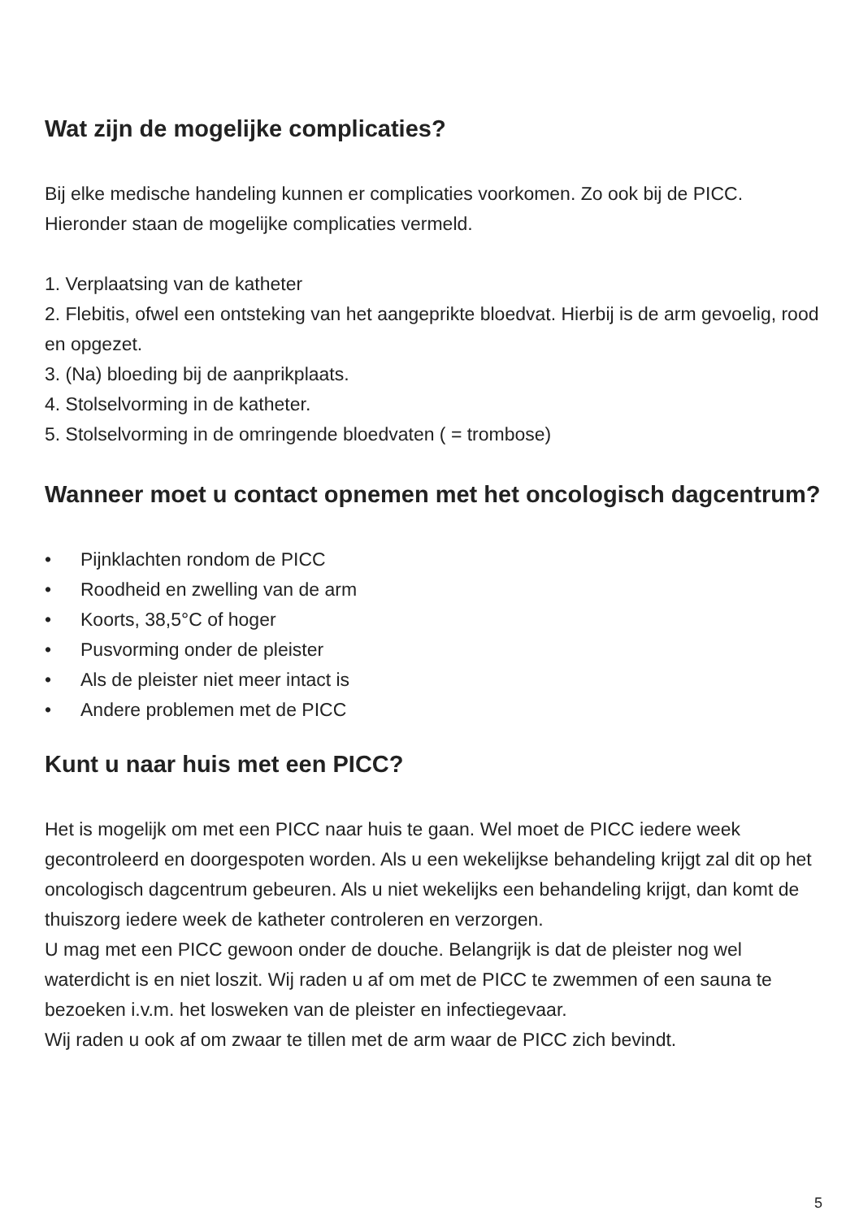Wat zijn de mogelijke complicaties?
Bij elke medische handeling kunnen er complicaties voorkomen. Zo ook bij de PICC.
Hieronder staan de mogelijke complicaties vermeld.
1. Verplaatsing van de katheter
2. Flebitis, ofwel een ontsteking van het aangeprikte bloedvat. Hierbij is de arm gevoelig, rood en opgezet.
3. (Na) bloeding bij de aanprikplaats.
4. Stolselvorming in de katheter.
5. Stolselvorming in de omringende bloedvaten ( = trombose)
Wanneer moet u contact opnemen met het oncologisch dagcentrum?
• Pijnklachten rondom de PICC
• Roodheid en zwelling van de arm
• Koorts, 38,5°C of hoger
• Pusvorming onder de pleister
• Als de pleister niet meer intact is
• Andere problemen met de PICC
Kunt u naar huis met een PICC?
Het is mogelijk om met een PICC naar huis te gaan. Wel moet de PICC iedere week gecontroleerd en doorgespoten worden. Als u een wekelijkse behandeling krijgt zal dit op het oncologisch dagcentrum gebeuren. Als u niet wekelijks een behandeling krijgt, dan komt de thuiszorg iedere week de katheter controleren en verzorgen.
U mag met een PICC gewoon onder de douche. Belangrijk is dat de pleister nog wel waterdicht is en niet loszit. Wij raden u af om met de PICC te zwemmen of een sauna te bezoeken i.v.m. het losweken van de pleister en infectiegevaar.
Wij raden u ook af om zwaar te tillen met de arm waar de PICC zich bevindt.
5